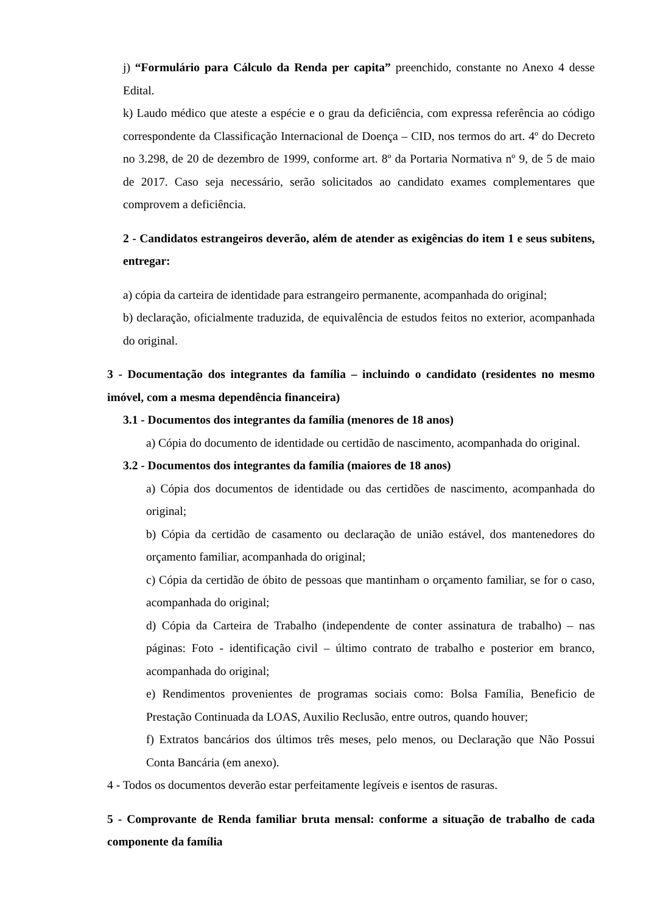j) “Formulário para Cálculo da Renda per capita” preenchido, constante no Anexo 4 desse Edital.
k) Laudo médico que ateste a espécie e o grau da deficiência, com expressa referência ao código correspondente da Classificação Internacional de Doença – CID, nos termos do art. 4º do Decreto no 3.298, de 20 de dezembro de 1999, conforme art. 8º da Portaria Normativa nº 9, de 5 de maio de 2017. Caso seja necessário, serão solicitados ao candidato exames complementares que comprovem a deficiência.
2 - Candidatos estrangeiros deverão, além de atender as exigências do item 1 e seus subitens, entregar:
a) cópia da carteira de identidade para estrangeiro permanente, acompanhada do original;
b) declaração, oficialmente traduzida, de equivalência de estudos feitos no exterior, acompanhada do original.
3 - Documentação dos integrantes da família – incluindo o candidato (residentes no mesmo imóvel, com a mesma dependência financeira)
3.1 - Documentos dos integrantes da família (menores de 18 anos)
a) Cópia do documento de identidade ou certidão de nascimento, acompanhada do original.
3.2 - Documentos dos integrantes da família (maiores de 18 anos)
a) Cópia dos documentos de identidade ou das certidões de nascimento, acompanhada do original;
b) Cópia da certidão de casamento ou declaração de união estável, dos mantenedores do orçamento familiar, acompanhada do original;
c) Cópia da certidão de óbito de pessoas que mantinham o orçamento familiar, se for o caso, acompanhada do original;
d) Cópia da Carteira de Trabalho (independente de conter assinatura de trabalho) – nas páginas: Foto - identificação civil – último contrato de trabalho e posterior em branco, acompanhada do original;
e) Rendimentos provenientes de programas sociais como: Bolsa Família, Beneficio de Prestação Continuada da LOAS, Auxilio Reclusão, entre outros, quando houver;
f) Extratos bancários dos últimos três meses, pelo menos, ou Declaração que Não Possui Conta Bancária (em anexo).
4 - Todos os documentos deverão estar perfeitamente legíveis e isentos de rasuras.
5 - Comprovante de Renda familiar bruta mensal: conforme a situação de trabalho de cada componente da família